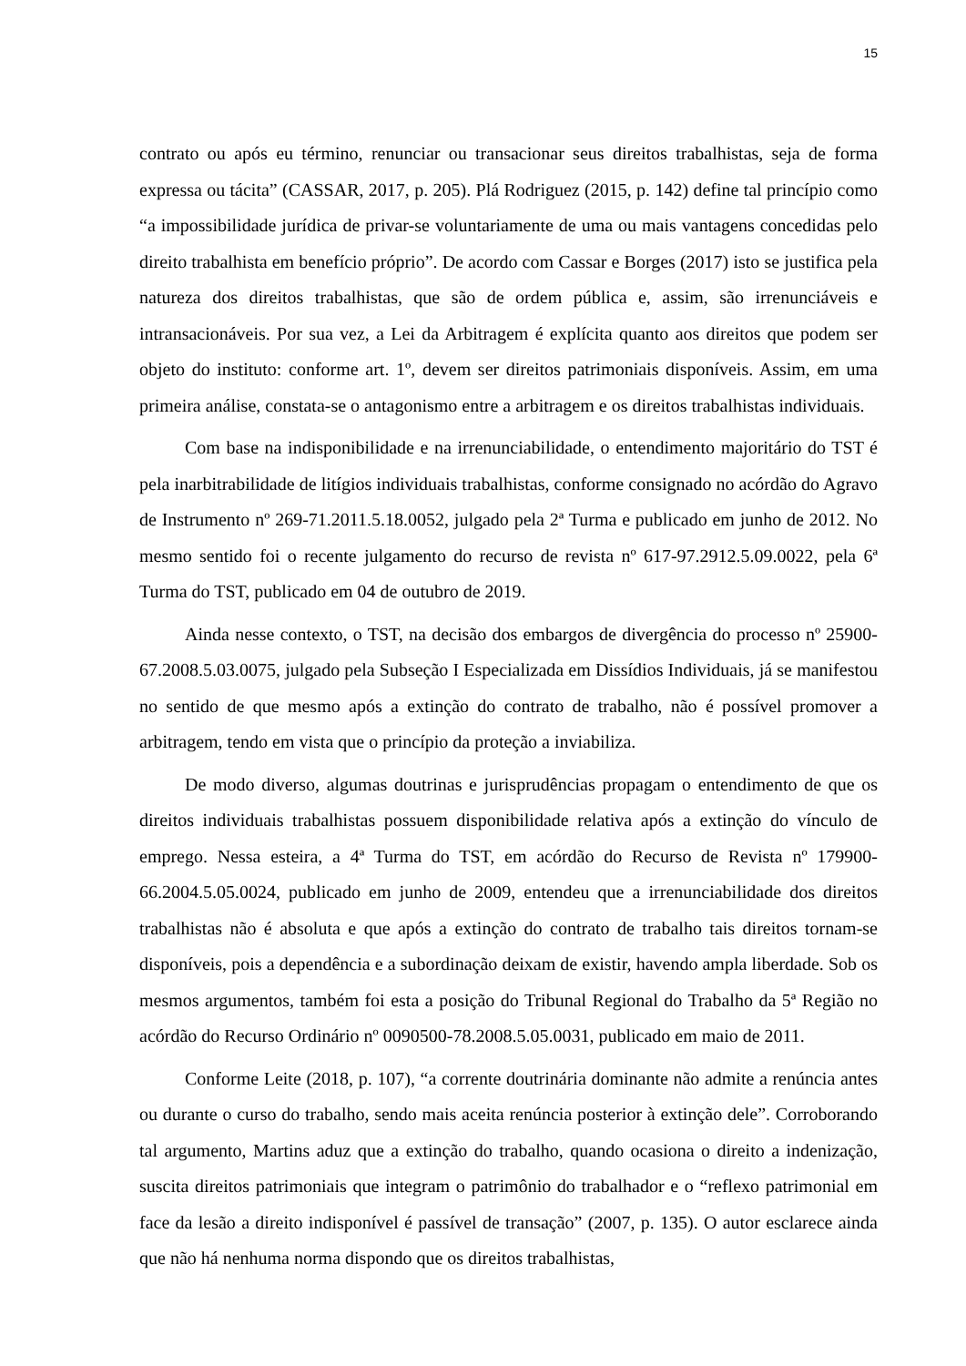15
contrato ou após eu término, renunciar ou transacionar seus direitos trabalhistas, seja de forma expressa ou tácita” (CASSAR, 2017, p. 205). Plá Rodriguez (2015, p. 142) define tal princípio como “a impossibilidade jurídica de privar-se voluntariamente de uma ou mais vantagens concedidas pelo direito trabalhista em benefício próprio”. De acordo com Cassar e Borges (2017) isto se justifica pela natureza dos direitos trabalhistas, que são de ordem pública e, assim, são irrenunciáveis e intransacionáveis. Por sua vez, a Lei da Arbitragem é explícita quanto aos direitos que podem ser objeto do instituto: conforme art. 1º, devem ser direitos patrimoniais disponíveis. Assim, em uma primeira análise, constata-se o antagonismo entre a arbitragem e os direitos trabalhistas individuais.
Com base na indisponibilidade e na irrenunciabilidade, o entendimento majoritário do TST é pela inarbitrabilidade de litígios individuais trabalhistas, conforme consignado no acórdão do Agravo de Instrumento nº 269-71.2011.5.18.0052, julgado pela 2ª Turma e publicado em junho de 2012. No mesmo sentido foi o recente julgamento do recurso de revista nº 617-97.2912.5.09.0022, pela 6ª Turma do TST, publicado em 04 de outubro de 2019.
Ainda nesse contexto, o TST, na decisão dos embargos de divergência do processo nº 25900-67.2008.5.03.0075, julgado pela Subseção I Especializada em Dissídios Individuais, já se manifestou no sentido de que mesmo após a extinção do contrato de trabalho, não é possível promover a arbitragem, tendo em vista que o princípio da proteção a inviabiliza.
De modo diverso, algumas doutrinas e jurisprudências propagam o entendimento de que os direitos individuais trabalhistas possuem disponibilidade relativa após a extinção do vínculo de emprego. Nessa esteira, a 4ª Turma do TST, em acórdão do Recurso de Revista nº 179900-66.2004.5.05.0024, publicado em junho de 2009, entendeu que a irrenunciabilidade dos direitos trabalhistas não é absoluta e que após a extinção do contrato de trabalho tais direitos tornam-se disponíveis, pois a dependência e a subordinação deixam de existir, havendo ampla liberdade. Sob os mesmos argumentos, também foi esta a posição do Tribunal Regional do Trabalho da 5ª Região no acórdão do Recurso Ordinário nº 0090500-78.2008.5.05.0031, publicado em maio de 2011.
Conforme Leite (2018, p. 107), “a corrente doutrinária dominante não admite a renúncia antes ou durante o curso do trabalho, sendo mais aceita renúncia posterior à extinção dele”. Corroborando tal argumento, Martins aduz que a extinção do trabalho, quando ocasiona o direito a indenização, suscita direitos patrimoniais que integram o patrimônio do trabalhador e o “reflexo patrimonial em face da lesão a direito indisponível é passível de transação” (2007, p. 135). O autor esclarece ainda que não há nenhuma norma dispondo que os direitos trabalhistas,